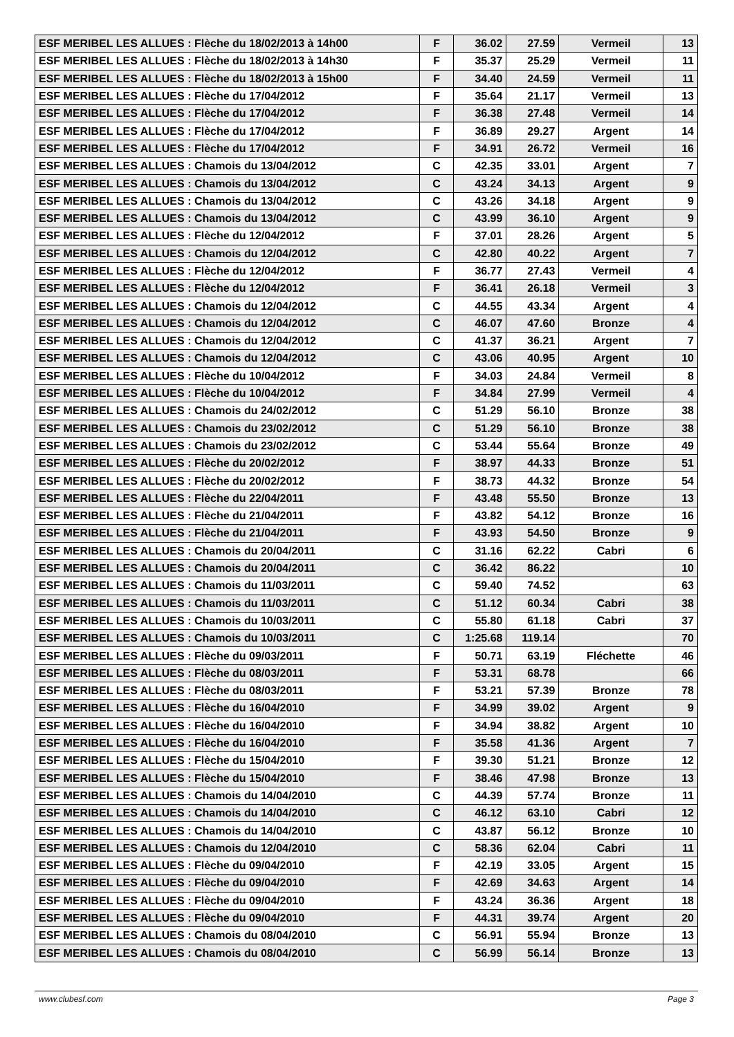| ESF MERIBEL LES ALLUES : Flèche du 18/02/2013 à 14h00 | F | 36.02 | 27.59 | Vermeil | 13 |
| ESF MERIBEL LES ALLUES : Flèche du 18/02/2013 à 14h30 | F | 35.37 | 25.29 | Vermeil | 11 |
| ESF MERIBEL LES ALLUES : Flèche du 18/02/2013 à 15h00 | F | 34.40 | 24.59 | Vermeil | 11 |
| ESF MERIBEL LES ALLUES : Flèche du 17/04/2012 | F | 35.64 | 21.17 | Vermeil | 13 |
| ESF MERIBEL LES ALLUES : Flèche du 17/04/2012 | F | 36.38 | 27.48 | Vermeil | 14 |
| ESF MERIBEL LES ALLUES : Flèche du 17/04/2012 | F | 36.89 | 29.27 | Argent | 14 |
| ESF MERIBEL LES ALLUES : Flèche du 17/04/2012 | F | 34.91 | 26.72 | Vermeil | 16 |
| ESF MERIBEL LES ALLUES : Chamois du 13/04/2012 | C | 42.35 | 33.01 | Argent | 7 |
| ESF MERIBEL LES ALLUES : Chamois du 13/04/2012 | C | 43.24 | 34.13 | Argent | 9 |
| ESF MERIBEL LES ALLUES : Chamois du 13/04/2012 | C | 43.26 | 34.18 | Argent | 9 |
| ESF MERIBEL LES ALLUES : Chamois du 13/04/2012 | C | 43.99 | 36.10 | Argent | 9 |
| ESF MERIBEL LES ALLUES : Flèche du 12/04/2012 | F | 37.01 | 28.26 | Argent | 5 |
| ESF MERIBEL LES ALLUES : Chamois du 12/04/2012 | C | 42.80 | 40.22 | Argent | 7 |
| ESF MERIBEL LES ALLUES : Flèche du 12/04/2012 | F | 36.77 | 27.43 | Vermeil | 4 |
| ESF MERIBEL LES ALLUES : Flèche du 12/04/2012 | F | 36.41 | 26.18 | Vermeil | 3 |
| ESF MERIBEL LES ALLUES : Chamois du 12/04/2012 | C | 44.55 | 43.34 | Argent | 4 |
| ESF MERIBEL LES ALLUES : Chamois du 12/04/2012 | C | 46.07 | 47.60 | Bronze | 4 |
| ESF MERIBEL LES ALLUES : Chamois du 12/04/2012 | C | 41.37 | 36.21 | Argent | 7 |
| ESF MERIBEL LES ALLUES : Chamois du 12/04/2012 | C | 43.06 | 40.95 | Argent | 10 |
| ESF MERIBEL LES ALLUES : Flèche du 10/04/2012 | F | 34.03 | 24.84 | Vermeil | 8 |
| ESF MERIBEL LES ALLUES : Flèche du 10/04/2012 | F | 34.84 | 27.99 | Vermeil | 4 |
| ESF MERIBEL LES ALLUES : Chamois du 24/02/2012 | C | 51.29 | 56.10 | Bronze | 38 |
| ESF MERIBEL LES ALLUES : Chamois du 23/02/2012 | C | 51.29 | 56.10 | Bronze | 38 |
| ESF MERIBEL LES ALLUES : Chamois du 23/02/2012 | C | 53.44 | 55.64 | Bronze | 49 |
| ESF MERIBEL LES ALLUES : Flèche du 20/02/2012 | F | 38.97 | 44.33 | Bronze | 51 |
| ESF MERIBEL LES ALLUES : Flèche du 20/02/2012 | F | 38.73 | 44.32 | Bronze | 54 |
| ESF MERIBEL LES ALLUES : Flèche du 22/04/2011 | F | 43.48 | 55.50 | Bronze | 13 |
| ESF MERIBEL LES ALLUES : Flèche du 21/04/2011 | F | 43.82 | 54.12 | Bronze | 16 |
| ESF MERIBEL LES ALLUES : Flèche du 21/04/2011 | F | 43.93 | 54.50 | Bronze | 9 |
| ESF MERIBEL LES ALLUES : Chamois du 20/04/2011 | C | 31.16 | 62.22 | Cabri | 6 |
| ESF MERIBEL LES ALLUES : Chamois du 20/04/2011 | C | 36.42 | 86.22 | | 10 |
| ESF MERIBEL LES ALLUES : Chamois du 11/03/2011 | C | 59.40 | 74.52 | | 63 |
| ESF MERIBEL LES ALLUES : Chamois du 11/03/2011 | C | 51.12 | 60.34 | Cabri | 38 |
| ESF MERIBEL LES ALLUES : Chamois du 10/03/2011 | C | 55.80 | 61.18 | Cabri | 37 |
| ESF MERIBEL LES ALLUES : Chamois du 10/03/2011 | C | 1:25.68 | 119.14 | | 70 |
| ESF MERIBEL LES ALLUES : Flèche du 09/03/2011 | F | 50.71 | 63.19 | Fléchette | 46 |
| ESF MERIBEL LES ALLUES : Flèche du 08/03/2011 | F | 53.31 | 68.78 | | 66 |
| ESF MERIBEL LES ALLUES : Flèche du 08/03/2011 | F | 53.21 | 57.39 | Bronze | 78 |
| ESF MERIBEL LES ALLUES : Flèche du 16/04/2010 | F | 34.99 | 39.02 | Argent | 9 |
| ESF MERIBEL LES ALLUES : Flèche du 16/04/2010 | F | 34.94 | 38.82 | Argent | 10 |
| ESF MERIBEL LES ALLUES : Flèche du 16/04/2010 | F | 35.58 | 41.36 | Argent | 7 |
| ESF MERIBEL LES ALLUES : Flèche du 15/04/2010 | F | 39.30 | 51.21 | Bronze | 12 |
| ESF MERIBEL LES ALLUES : Flèche du 15/04/2010 | F | 38.46 | 47.98 | Bronze | 13 |
| ESF MERIBEL LES ALLUES : Chamois du 14/04/2010 | C | 44.39 | 57.74 | Bronze | 11 |
| ESF MERIBEL LES ALLUES : Chamois du 14/04/2010 | C | 46.12 | 63.10 | Cabri | 12 |
| ESF MERIBEL LES ALLUES : Chamois du 14/04/2010 | C | 43.87 | 56.12 | Bronze | 10 |
| ESF MERIBEL LES ALLUES : Chamois du 12/04/2010 | C | 58.36 | 62.04 | Cabri | 11 |
| ESF MERIBEL LES ALLUES : Flèche du 09/04/2010 | F | 42.19 | 33.05 | Argent | 15 |
| ESF MERIBEL LES ALLUES : Flèche du 09/04/2010 | F | 42.69 | 34.63 | Argent | 14 |
| ESF MERIBEL LES ALLUES : Flèche du 09/04/2010 | F | 43.24 | 36.36 | Argent | 18 |
| ESF MERIBEL LES ALLUES : Flèche du 09/04/2010 | F | 44.31 | 39.74 | Argent | 20 |
| ESF MERIBEL LES ALLUES : Chamois du 08/04/2010 | C | 56.91 | 55.94 | Bronze | 13 |
| ESF MERIBEL LES ALLUES : Chamois du 08/04/2010 | C | 56.99 | 56.14 | Bronze | 13 |
www.clubesf.com Page 3